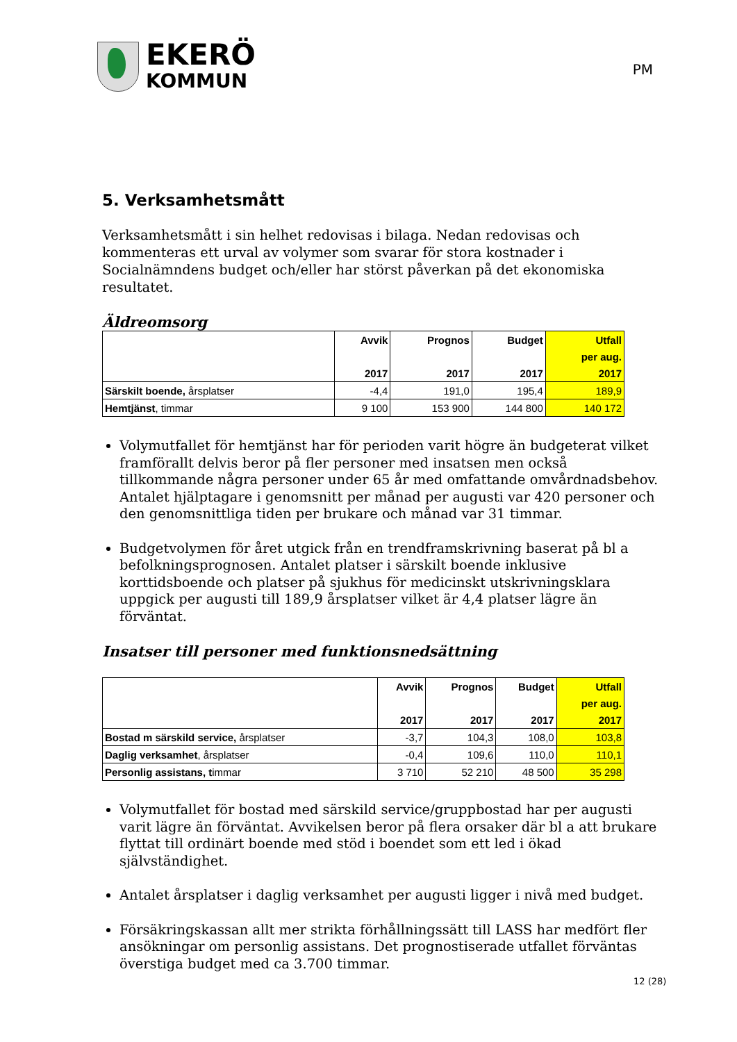EKERÖ
KOMMUN
PM
5. Verksamhetsmått
Verksamhetsmått i sin helhet redovisas i bilaga. Nedan redovisas och kommenteras ett urval av volymer som svarar för stora kostnader i Socialnämndens budget och/eller har störst påverkan på det ekonomiska resultatet.
Äldreomsorg
| | Avvik | Prognos | Budget | Utfall |
| --- | --- | --- | --- | --- |
| | | | | per aug. |
| | 2017 | 2017 | 2017 | 2017 |
| Särskilt boende, årsplatser | -4,4 | 191,0 | 195,4 | 189,9 |
| Hemtjänst , timmar | 9 100 | 153 900 | 144 800 | 140 172 |
Volymutfallet för hemtjänst har för perioden varit högre än budgeterat vilket framförallt delvis beror på fler personer med insatsen men också tillkommande några personer under 65 år med omfattande omvårdnadsbehov. Antalet hjälptagare i genomsnitt per månad per augusti var 420 personer och den genomsnittliga tiden per brukare och månad var 31 timmar.
Budgetvolymen för året utgick från en trendframskrivning baserat på bl a befolkningsprognosen. Antalet platser i särskilt boende inklusive korttidsboende och platser på sjukhus för medicinskt utskrivningsklara uppgick per augusti till 189,9 årsplatser vilket är 4,4 platser lägre än förväntat.
Insatser till personer med funktionsnedsättning
| | Avvik | Prognos | Budget | Utfall |
| --- | --- | --- | --- | --- |
| | | | | per aug. |
| | 2017 | 2017 | 2017 | 2017 |
| Bostad m särskild service, årsplatser | -3,7 | 104,3 | 108,0 | 103,8 |
| Daglig verksamhet , årsplatser | -0,4 | 109,6 | 110,0 | 110,1 |
| Personlig assistans, t immar | 3 710 | 52 210 | 48 500 | 35 298 |
Volymutfallet för bostad med särskild service/gruppbostad har per augusti varit lägre än förväntat. Avvikelsen beror på flera orsaker där bl a att brukare flyttat till ordinärt boende med stöd i boendet som ett led i ökad självständighet.
Antalet årsplatser i daglig verksamhet per augusti ligger i nivå med budget.
Försäkringskassan allt mer strikta förhållningssätt till LASS har medfört fler ansökningar om personlig assistans. Det prognostiserade utfallet förväntas överstiga budget med ca 3.700 timmar.
12 (28)